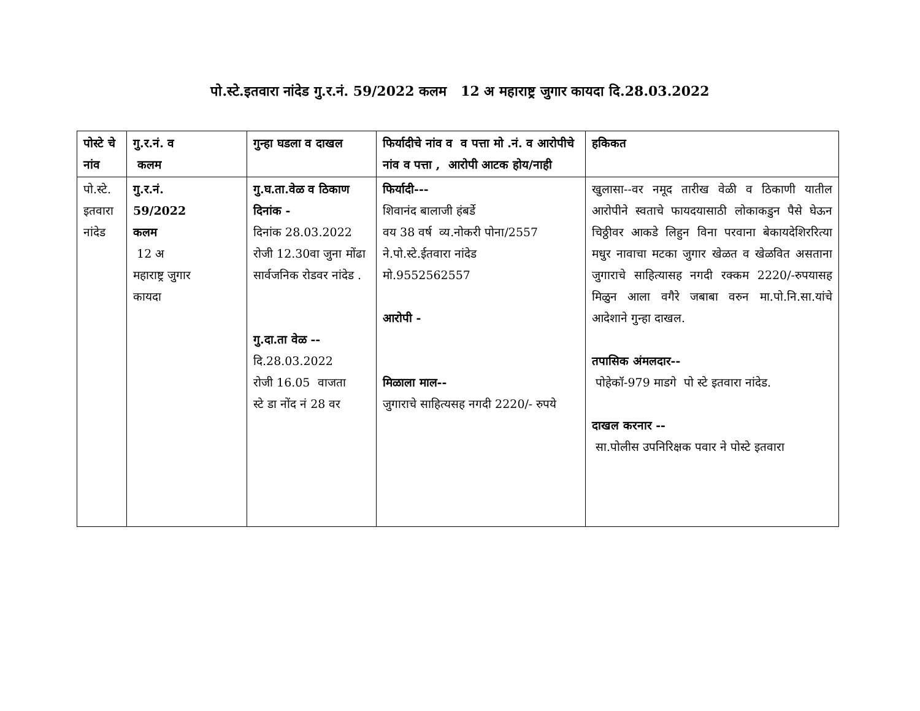पो.स्टे.इतवारा नांदेड गु.र.नं. 59/2022 कलम 12 अ महाराष्ट्र जुगार कायदा दि.28.03.2022
| पोस्टे चे नांव | गु.र.नं. व कलम | गुन्हा घडला व दाखल | फिर्यादीचे नांव व व पत्ता मो .नं. व आरोपीचे नांव व पत्ता , आरोपी आटक होय/नाही | हकिकत |
| --- | --- | --- | --- | --- |
| पो.स्टे. इतवारा नांदेड | गु.र.नं. 59/2022 कलम 12 अ महाराष्ट्र जुगार कायदा | गु.घ.ता.वेळ व ठिकाण दिनांक - दिनांक 28.03.2022 रोजी 12.30वा जुना मोंढा सार्वजनिक रोडवर नांदेड . गु.दा.ता वेळ -- दि.28.03.2022 रोजी 16.05 वाजता स्टे डा नोंद नं 28 वर | फिर्यादी--- शिवानंद बालाजी हंबर्डे वय 38 वर्ष व्य.नोकरी पोना/2557 ने.पो.स्टे.ईतवारा नांदेड मो.9552562557 आरोपी - मिळाला माल-- जुगाराचे साहित्यसह नगदी 2220/- रुपये | खुलासा--वर नमूद तारीख वेळी व ठिकाणी यातील आरोपीने स्वताचे फायदयासाठी लोकाकडुन पैसे घेऊन चिठ्ठीवर आकडे लिहुन विना परवाना बेकायदेशिररित्या मधुर नावाचा मटका जुगार खेळत व खेळवित असताना जुगाराचे साहित्यासह नगदी रक्कम 2220/-रुपयासह मिळुन आला वगैरे जबाबा वरुन मा.पो.नि.सा.यांचे आदेशाने गुन्हा दाखल. तपासिक अंमलदार-- पोहेकॉ-979 माडगे पो स्टे इतवारा नांदेड. दाखल करनार -- सा.पोलीस उपनिरिक्षक पवार ने पोस्टे इतवारा |